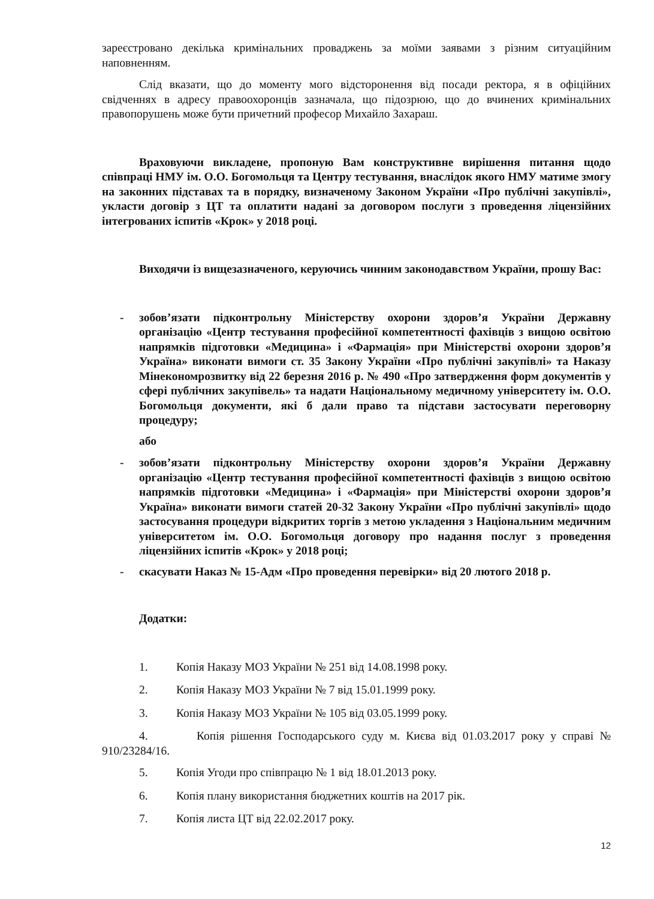зареєстровано декілька кримінальних проваджень за моїми заявами з різним ситуаційним наповненням.
Слід вказати, що до моменту мого відсторонення від посади ректора, я в офіційних свідченнях в адресу правоохоронців зазначала, що підозрюю, що до вчинених кримінальних правопорушень може бути причетний професор Михайло Захараш.
Враховуючи викладене, пропоную Вам конструктивне вирішення питання щодо співпраці НМУ ім. О.О. Богомольця та Центру тестування, внаслідок якого НМУ матиме змогу на законних підставах та в порядку, визначеному Законом України «Про публічні закупівлі», укласти договір з ЦТ та оплатити надані за договором послуги з проведення ліцензійних інтегрованих іспитів «Крок» у 2018 році.
Виходячи із вищезазначеного, керуючись чинним законодавством України, прошу Вас:
- зобов’язати підконтрольну Міністерству охорони здоров’я України Державну організацію «Центр тестування професійної компетентності фахівців з вищою освітою напрямків підготовки «Медицина» і «Фармація» при Міністерстві охорони здоров’я Україна» виконати вимоги ст. 35 Закону України «Про публічні закупівлі» та Наказу Мінекономрозвитку від 22 березня 2016 р. № 490 «Про затвердження форм документів у сфері публічних закупівель» та надати Національному медичному університету ім. О.О. Богомольця документи, які б дали право та підстави застосувати переговорну процедуру;
або
- зобов’язати підконтрольну Міністерству охорони здоров’я України Державну організацію «Центр тестування професійної компетентності фахівців з вищою освітою напрямків підготовки «Медицина» і «Фармація» при Міністерстві охорони здоров’я Україна» виконати вимоги статей 20-32 Закону України «Про публічні закупівлі» щодо застосування процедури відкритих торгів з метою укладення з Національним медичним університетом ім. О.О. Богомольця договору про надання послуг з проведення ліцензійних іспитів «Крок» у 2018 році;
- скасувати Наказ № 15-Адм «Про проведення перевірки» від 20 лютого 2018 р.
Додатки:
1. Копія Наказу МОЗ України № 251 від 14.08.1998 року.
2. Копія Наказу МОЗ України № 7 від 15.01.1999 року.
3. Копія Наказу МОЗ України № 105 від 03.05.1999 року.
4. Копія рішення Господарського суду м. Києва від 01.03.2017 року у справі № 910/23284/16.
5. Копія Угоди про співпрацю № 1 від 18.01.2013 року.
6. Копія плану використання бюджетних коштів на 2017 рік.
7. Копія листа ЦТ від 22.02.2017 року.
12